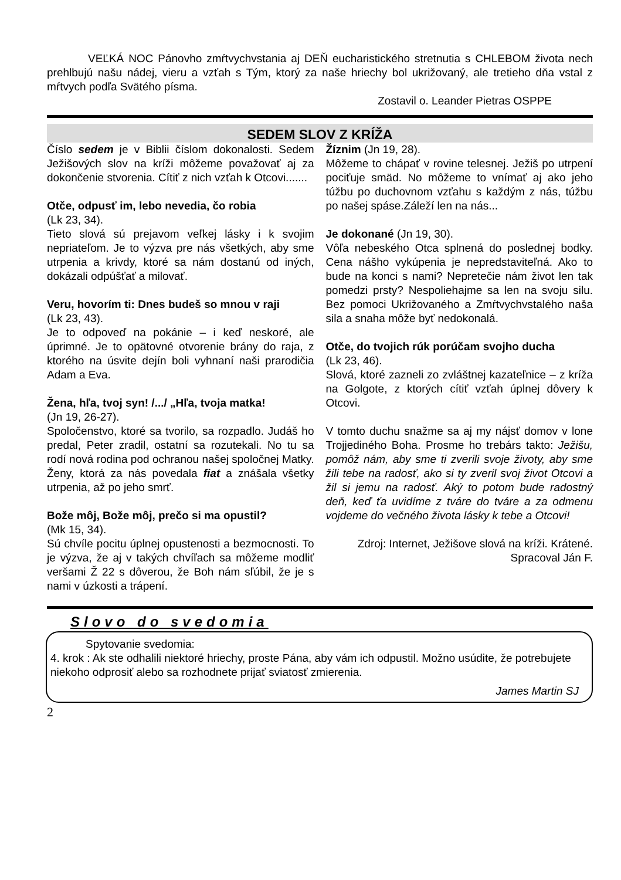VEĽKÁ NOC Pánovho zmŕtvychvstania aj DEŇ eucharistického stretnutia s CHLEBOM života nech prehlbujú našu nádej, vieru a vzťah s Tým, ktorý za naše hriechy bol ukrižovaný, ale tretieho dňa vstal z mŕtvych podľa Svätého písma.
Zostavil o. Leander Pietras OSPPE
SEDEM SLOV Z KRÍŽA
Číslo sedem je v Biblii číslom dokonalosti. Sedem Ježišových slov na kríži môžeme považovať aj za dokončenie stvorenia. Cítiť z nich vzťah k Otcovi.......
Otče, odpusť im, lebo nevedia, čo robia
(Lk 23, 34).
Tieto slová sú prejavom veľkej lásky i k svojim nepriateľom. Je to výzva pre nás všetkých, aby sme utrpenia a krivdy, ktoré sa nám dostanú od iných, dokázali odpúšťať a milovať.
Veru, hovorím ti: Dnes budeš so mnou v raji
(Lk 23, 43).
Je to odpoveď na pokánie – i keď neskoré, ale úprimné. Je to opätovné otvorenie brány do raja, z ktorého na úsvite dejín boli vyhnaní naši prarodičia Adam a Eva.
Žena, hľa, tvoj syn! /.../ „Hľa, tvoja matka!
(Jn 19, 26-27).
Spoločenstvo, ktoré sa tvorilo, sa rozpadlo. Judáš ho predal, Peter zradil, ostatní sa rozutekali. No tu sa rodí nová rodina pod ochranou našej spoločnej Matky. Ženy, ktorá za nás povedala fiat a znášala všetky utrpenia, až po jeho smrť.
Bože môj, Bože môj, prečo si ma opustil?
(Mk 15, 34).
Sú chvíle pocitu úplnej opustenosti a bezmocnosti. To je výzva, že aj v takých chvíľach sa môžeme modliť veršami Ž 22 s dôverou, že Boh nám sľúbil, že je s nami v úzkosti a trápení.
Žíznim (Jn 19, 28).
Môžeme to chápať v rovine telesnej. Ježiš po utrpení pociťuje smäd. No môžeme to vnímať aj ako jeho túžbu po duchovnom vzťahu s každým z nás, túžbu po našej spáse.Záleží len na nás...
Je dokonané (Jn 19, 30).
Vôľa nebeského Otca splnená do poslednej bodky. Cena nášho vykúpenia je nepredstaviteľná. Ako to bude na konci s nami? Nepretečie nám život len tak pomedzi prsty? Nespoliehajme sa len na svoju silu. Bez pomoci Ukrižovaného a Zmŕtvychvstalého naša sila a snaha môže byť nedokonalá.
Otče, do tvojich rúk porúčam svojho ducha
(Lk 23, 46).
Slová, ktoré zazneli zo zvláštnej kazateľnice – z kríža na Golgote, z ktorých cítiť vzťah úplnej dôvery k Otcovi.
V tomto duchu snažme sa aj my nájsť domov v lone Trojjediného Boha. Prosme ho trebárs takto: Ježišu, pomôž nám, aby sme ti zverili svoje životy, aby sme žili tebe na radosť, ako si ty zveril svoj život Otcovi a žil si jemu na radosť. Aký to potom bude radostný deň, keď ťa uvidíme z tváre do tváre a za odmenu vojdeme do večného života lásky k tebe a Otcovi!
Zdroj: Internet, Ježišove slová na kríži. Krátené.
Spracoval Ján F.
Slovo do svedomia
Spytovanie svedomia:
4. krok : Ak ste odhalili niektoré hriechy, proste Pána, aby vám ich odpustil. Možno usúdite, že potrebujete niekoho odprosiť alebo sa rozhodnete prijať sviatosť zmierenia.
James Martin SJ
2